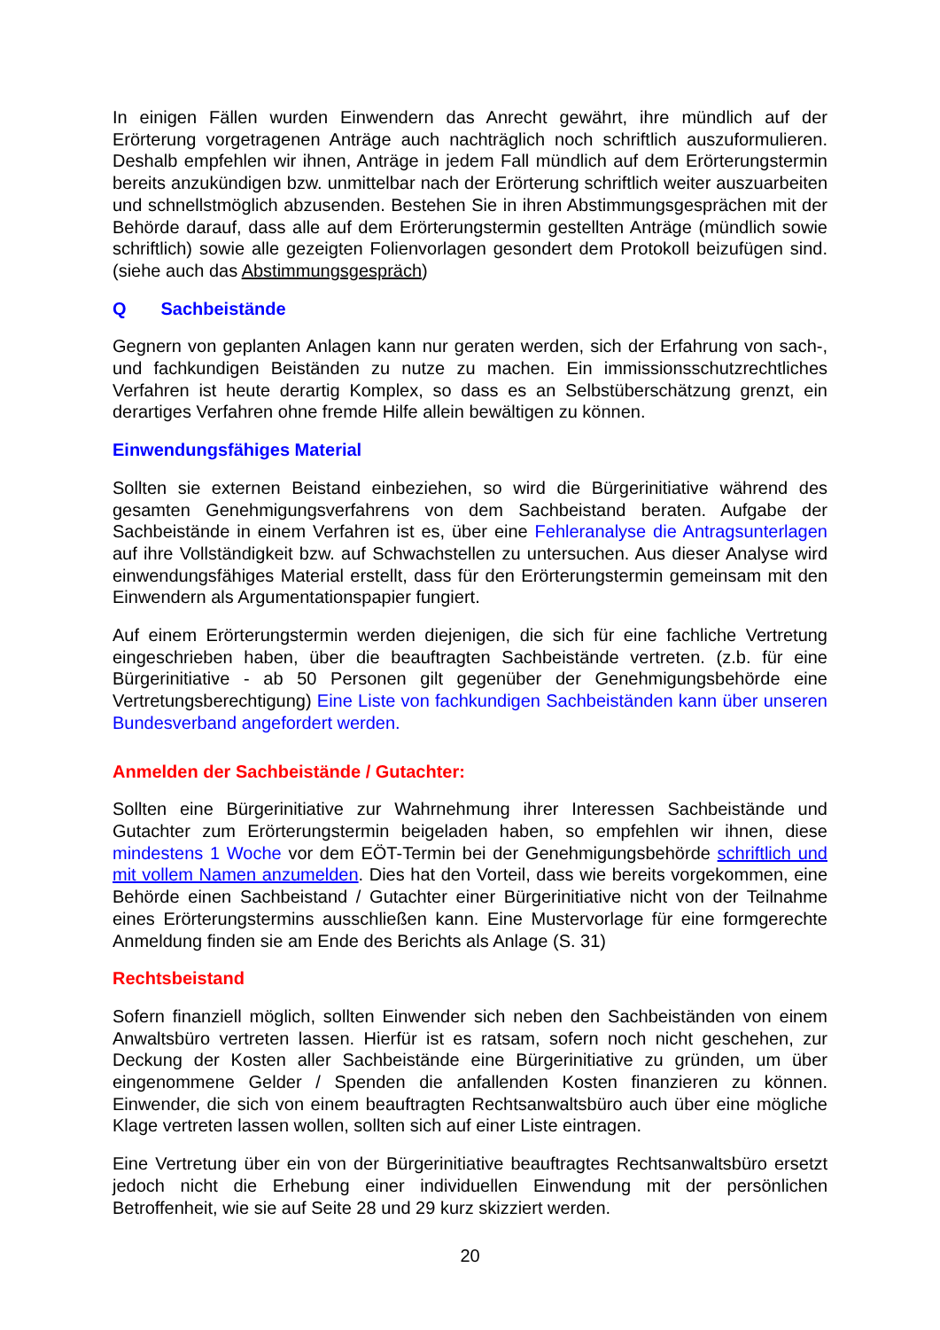In einigen Fällen wurden Einwendern das Anrecht gewährt, ihre mündlich auf der Erörterung vorgetragenen Anträge auch nachträglich noch schriftlich auszuformulie­ren. Deshalb empfehlen wir ihnen, Anträge in jedem Fall mündlich auf dem Erörte­rungstermin bereits anzukündigen bzw. unmittelbar nach der Erörterung schriftlich weiter auszuarbeiten und schnellstmöglich abzusenden. Bestehen Sie in ihren Ab­stimmungsgesprächen mit der Behörde darauf, dass alle auf dem Erörterungstermin gestellten Anträge (mündlich sowie schriftlich) sowie alle gezeigten Folienvorlagen gesondert dem Protokoll beizufügen sind. (siehe auch das Abstimmungsgespräch)
Q Sachbeistände
Gegnern von geplanten Anlagen kann nur geraten werden, sich der Erfahrung von sach-, und fachkundigen Beiständen zu nutze zu machen. Ein immissionsschutz­rechtliches Verfahren ist heute derartig Komplex, so dass es an Selbstüberschätzung grenzt, ein derartiges Verfahren ohne fremde Hilfe allein bewältigen zu können.
Einwendungsfähiges Material
Sollten sie externen Beistand einbeziehen, so wird die Bürgerinitiative während des gesamten Genehmigungsverfahrens von dem Sachbeistand beraten. Aufgabe der Sachbeistände in einem Verfahren ist es, über eine Fehleranalyse die Antragsunter­lagen auf ihre Vollständigkeit bzw. auf Schwachstellen zu untersuchen. Aus dieser Analyse wird einwendungsfähiges Material erstellt, dass für den Erörterungstermin gemeinsam mit den Einwendern als Argumentationspapier fungiert.
Auf einem Erörterungstermin werden diejenigen, die sich für eine fachliche Vertre­tung eingeschrieben haben, über die beauftragten Sachbeistände vertreten. (z.b. für eine Bürgerinitiative - ab 50 Personen gilt gegenüber der Genehmigungsbehörde eine Vertretungsberechtigung) Eine Liste von fachkundigen Sachbeiständen kann über unseren Bundesverband angefordert werden.
Anmelden der Sachbeistände / Gutachter:
Sollten eine Bürgerinitiative zur Wahrnehmung ihrer Interessen Sachbeistände und Gutachter zum Erörterungstermin beigeladen haben, so empfehlen wir ihnen, diese mindestens 1 Woche vor dem EÖT-Termin bei der Genehmigungsbehörde schriftlich und mit vollem Namen anzumelden. Dies hat den Vorteil, dass wie bereits vorge­kommen, eine Behörde einen Sachbeistand / Gutachter einer Bürgerinitiative nicht von der Teilnahme eines Erörterungstermins ausschließen kann. Eine Mustervorlage für eine formgerechte Anmeldung finden sie am Ende des Berichts als Anlage (S. 31)
Rechtsbeistand
Sofern finanziell möglich, sollten Einwender sich neben den Sachbeiständen von ei­nem Anwaltsbüro vertreten lassen. Hierfür ist es ratsam, sofern noch nicht gesche­hen, zur Deckung der Kosten aller Sachbeistände eine Bürgerinitiative zu gründen, um über eingenommene Gelder / Spenden die anfallenden Kosten finanzieren zu können. Einwender, die sich von einem beauftragten Rechtsanwaltsbüro auch über eine mögliche Klage vertreten lassen wollen, sollten sich auf einer Liste eintragen.
Eine Vertretung über ein von der Bürgerinitiative beauftragtes Rechtsanwaltsbüro ersetzt jedoch nicht die Erhebung einer individuellen Einwendung mit der persönli­chen Betroffenheit, wie sie auf Seite 28 und 29 kurz skizziert werden.
20